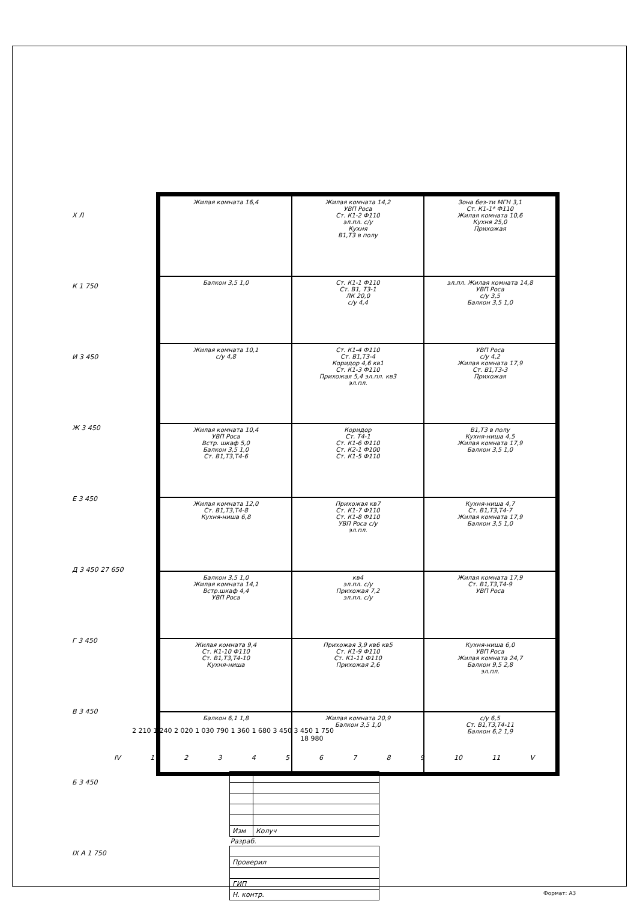Жилая комната 16,4
Жилая комната 14,2
УВП Роса
Ст. К1-2 Ф110
эл.пл. с/у
Кухня
В1,Т3 в полу
Зона без-ти МГН 3,1
Ст. К1-1* Ф110
Жилая комната 10,6
Кухня 25,0
Прихожая
Балкон 3,5 1,0
Ст. К1-1 Ф110
Ст. В1, Т3-1
ЛК 20,0
с/у 4,4
эл.пл. Жилая комната 14,8
УВП Роса
с/у 3,5
Балкон 3,5 1,0
Жилая комната 10,1
с/у 4,8
Ст. К1-4 Ф110
Ст. В1,Т3-4
Коридор 4,6 кв1
Ст. К1-3 Ф110
Прихожая 5,4 эл.пл. кв3
эл.пл.
УВП Роса
с/у 4,2
Жилая комната 17,9
Ст. В1,Т3-3
Прихожая
Жилая комната 10,4
УВП Роса
Встр. шкаф 5,0
Балкон 3,5 1,0
Ст. В1,Т3,Т4-6
Коридор
Ст. Т4-1
Ст. К1-6 Ф110
Ст. К2-1 Ф100
Ст. К1-5 Ф110
В1,Т3 в полу
Кухня-ниша 4,5
Жилая комната 17,9
Балкон 3,5 1,0
Жилая комната 12,0
Ст. В1,Т3,Т4-8
Кухня-ниша 6,8
Прихожая кв7
Ст. К1-7 Ф110
Ст. К1-8 Ф110
УВП Роса с/у
эл.пл.
Кухня-ниша 4,7
Ст. В1,Т3,Т4-7
Жилая комната 17,9
Балкон 3,5 1,0
Балкон 3,5 1,0
Жилая комната 14,1
Встр.шкаф 4,4
УВП Роса
кв4
эл.пл. с/у
Прихожая 7,2
эл.пл. с/у
Жилая комната 17,9
Ст. В1,Т3,Т4-9
УВП Роса
Жилая комната 9,4
Ст. К1-10 Ф110
Ст. В1,Т3,Т4-10
Кухня-ниша
Прихожая 3,9 кв6 кв5
Ст. К1-9 Ф110
Ст. К1-11 Ф110
Прихожая 2,6
Кухня-ниша 6,0
УВП Роса
Жилая комната 24,7
Балкон 9,5 2,8
эл.пл.
Балкон 6,1 1,8
Жилая комната 20,9
Балкон 3,5 1,0
с/у 6,5
Ст. В1,Т3,Т4-11
Балкон 6,2 1,9
Х Л
К 1 750
И 3 450
Ж 3 450
Е 3 450
Д 3 450 27 650
Г 3 450
В 3 450
Б 3 450
IX А 1 750
2 210 1 240 2 020 1 030 790 1 360 1 680 3 450 3 450 1 750
18 980
IV 123456789 10 11 V
| Изм | Колуч |
| Разраб. | |
| Проверил | |
| ГИП | |
| Н. контр. | |
Формат: А3